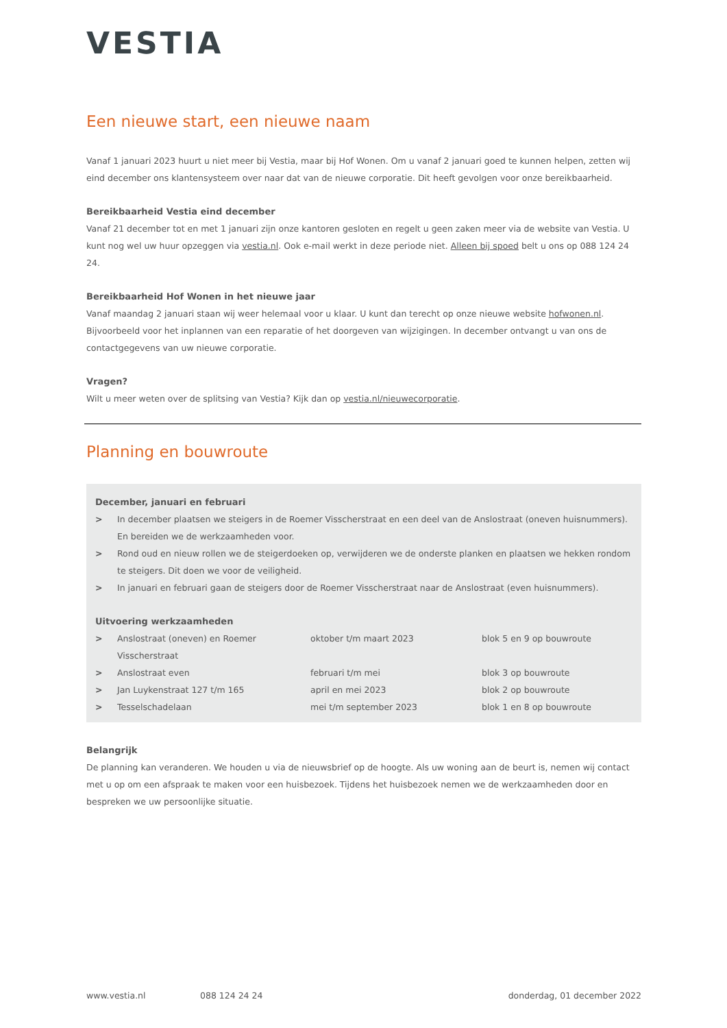VESTIA
Een nieuwe start, een nieuwe naam
Vanaf 1 januari 2023 huurt u niet meer bij Vestia, maar bij Hof Wonen. Om u vanaf 2 januari goed te kunnen helpen, zetten wij eind december ons klantensysteem over naar dat van de nieuwe corporatie. Dit heeft gevolgen voor onze bereikbaarheid.
Bereikbaarheid Vestia eind december
Vanaf 21 december tot en met 1 januari zijn onze kantoren gesloten en regelt u geen zaken meer via de website van Vestia. U kunt nog wel uw huur opzeggen via vestia.nl. Ook e-mail werkt in deze periode niet. Alleen bij spoed belt u ons op 088 124 24 24.
Bereikbaarheid Hof Wonen in het nieuwe jaar
Vanaf maandag 2 januari staan wij weer helemaal voor u klaar. U kunt dan terecht op onze nieuwe website hofwonen.nl. Bijvoorbeeld voor het inplannen van een reparatie of het doorgeven van wijzigingen. In december ontvangt u van ons de contactgegevens van uw nieuwe corporatie.
Vragen?
Wilt u meer weten over de splitsing van Vestia? Kijk dan op vestia.nl/nieuwecorporatie.
Planning en bouwroute
December, januari en februari
| > | In december plaatsen we steigers in de Roemer Visscherstraat en een deel van de Anslostraat (oneven huisnummers). En bereiden we de werkzaamheden voor. |
| > | Rond oud en nieuw rollen we de steigerdoeken op, verwijderen we de onderste planken en plaatsen we hekken rondom te steigers. Dit doen we voor de veiligheid. |
| > | In januari en februari gaan de steigers door de Roemer Visscherstraat naar de Anslostraat (even huisnummers). |
Uitvoering werkzaamheden
| > | Anslostraat (oneven) en Roemer Visscherstraat | oktober t/m maart 2023 | blok 5 en 9 op bouwroute |
| > | Anslostraat even | februari t/m mei | blok 3 op bouwroute |
| > | Jan Luykenstraat 127 t/m 165 | april en mei 2023 | blok 2 op bouwroute |
| > | Tesselschadelaan | mei t/m september 2023 | blok 1 en 8 op bouwroute |
Belangrijk
De planning kan veranderen. We houden u via de nieuwsbrief op de hoogte. Als uw woning aan de beurt is, nemen wij contact met u op om een afspraak te maken voor een huisbezoek. Tijdens het huisbezoek nemen we de werkzaamheden door en bespreken we uw persoonlijke situatie.
www.vestia.nl 088 124 24 24 donderdag, 01 december 2022